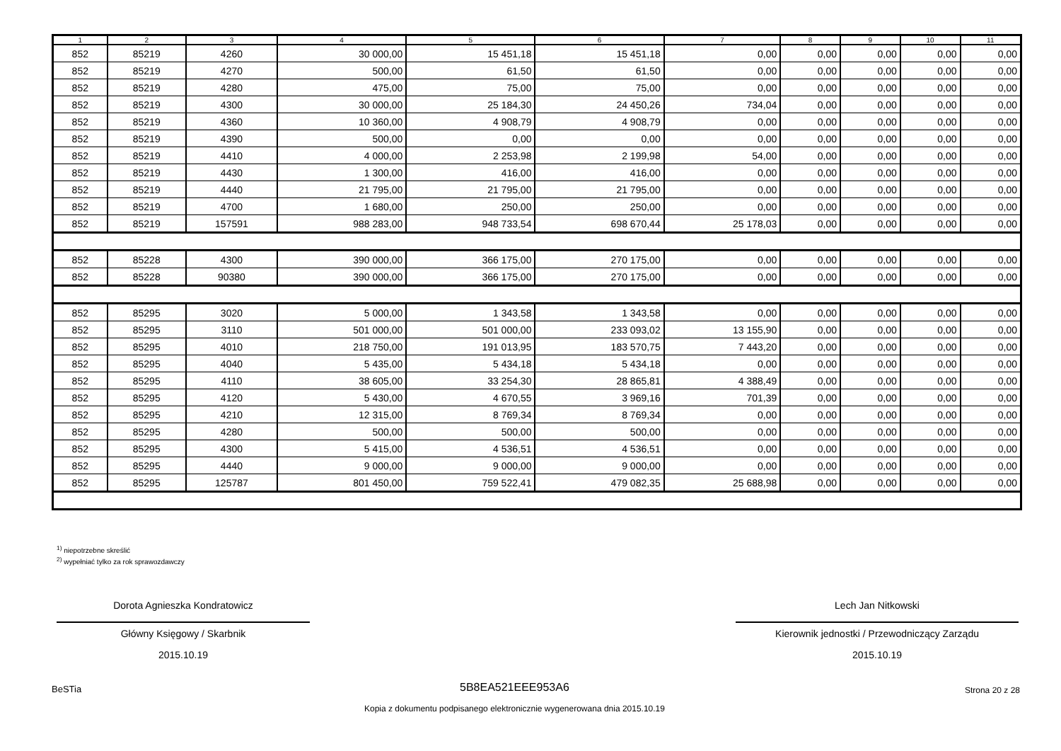| 1 | 2 | 3 | 4 | 5 | 6 | 7 | 8 | 9 | 10 | 11 |
| --- | --- | --- | --- | --- | --- | --- | --- | --- | --- | --- |
| 852 | 85219 | 4260 | 30 000,00 | 15 451,18 | 15 451,18 | 0,00 | 0,00 | 0,00 | 0,00 | 0,00 |
| 852 | 85219 | 4270 | 500,00 | 61,50 | 61,50 | 0,00 | 0,00 | 0,00 | 0,00 | 0,00 |
| 852 | 85219 | 4280 | 475,00 | 75,00 | 75,00 | 0,00 | 0,00 | 0,00 | 0,00 | 0,00 |
| 852 | 85219 | 4300 | 30 000,00 | 25 184,30 | 24 450,26 | 734,04 | 0,00 | 0,00 | 0,00 | 0,00 |
| 852 | 85219 | 4360 | 10 360,00 | 4 908,79 | 4 908,79 | 0,00 | 0,00 | 0,00 | 0,00 | 0,00 |
| 852 | 85219 | 4390 | 500,00 | 0,00 | 0,00 | 0,00 | 0,00 | 0,00 | 0,00 | 0,00 |
| 852 | 85219 | 4410 | 4 000,00 | 2 253,98 | 2 199,98 | 54,00 | 0,00 | 0,00 | 0,00 | 0,00 |
| 852 | 85219 | 4430 | 1 300,00 | 416,00 | 416,00 | 0,00 | 0,00 | 0,00 | 0,00 | 0,00 |
| 852 | 85219 | 4440 | 21 795,00 | 21 795,00 | 21 795,00 | 0,00 | 0,00 | 0,00 | 0,00 | 0,00 |
| 852 | 85219 | 4700 | 1 680,00 | 250,00 | 250,00 | 0,00 | 0,00 | 0,00 | 0,00 | 0,00 |
| 852 | 85219 | 157591 | 988 283,00 | 948 733,54 | 698 670,44 | 25 178,03 | 0,00 | 0,00 | 0,00 | 0,00 |
| 852 | 85228 | 4300 | 390 000,00 | 366 175,00 | 270 175,00 | 0,00 | 0,00 | 0,00 | 0,00 | 0,00 |
| 852 | 85228 | 90380 | 390 000,00 | 366 175,00 | 270 175,00 | 0,00 | 0,00 | 0,00 | 0,00 | 0,00 |
| 852 | 85295 | 3020 | 5 000,00 | 1 343,58 | 1 343,58 | 0,00 | 0,00 | 0,00 | 0,00 | 0,00 |
| 852 | 85295 | 3110 | 501 000,00 | 501 000,00 | 233 093,02 | 13 155,90 | 0,00 | 0,00 | 0,00 | 0,00 |
| 852 | 85295 | 4010 | 218 750,00 | 191 013,95 | 183 570,75 | 7 443,20 | 0,00 | 0,00 | 0,00 | 0,00 |
| 852 | 85295 | 4040 | 5 435,00 | 5 434,18 | 5 434,18 | 0,00 | 0,00 | 0,00 | 0,00 | 0,00 |
| 852 | 85295 | 4110 | 38 605,00 | 33 254,30 | 28 865,81 | 4 388,49 | 0,00 | 0,00 | 0,00 | 0,00 |
| 852 | 85295 | 4120 | 5 430,00 | 4 670,55 | 3 969,16 | 701,39 | 0,00 | 0,00 | 0,00 | 0,00 |
| 852 | 85295 | 4210 | 12 315,00 | 8 769,34 | 8 769,34 | 0,00 | 0,00 | 0,00 | 0,00 | 0,00 |
| 852 | 85295 | 4280 | 500,00 | 500,00 | 500,00 | 0,00 | 0,00 | 0,00 | 0,00 | 0,00 |
| 852 | 85295 | 4300 | 5 415,00 | 4 536,51 | 4 536,51 | 0,00 | 0,00 | 0,00 | 0,00 | 0,00 |
| 852 | 85295 | 4440 | 9 000,00 | 9 000,00 | 9 000,00 | 0,00 | 0,00 | 0,00 | 0,00 | 0,00 |
| 852 | 85295 | 125787 | 801 450,00 | 759 522,41 | 479 082,35 | 25 688,98 | 0,00 | 0,00 | 0,00 | 0,00 |
<sup>1)</sup> niepotrzebne skreślić
<sup>2)</sup> wypełniać tylko za rok sprawozdawczy
Dorota Agnieszka Kondratowicz
Główny Księgowy / Skarbnik
2015.10.19
Lech Jan Nitkowski
Kierownik jednostki / Przewodniczący Zarządu
2015.10.19
BeSTia 5B8EA521EEE953A6 Strona 20 z 28
Kopia z dokumentu podpisanego elektronicznie wygenerowana dnia 2015.10.19